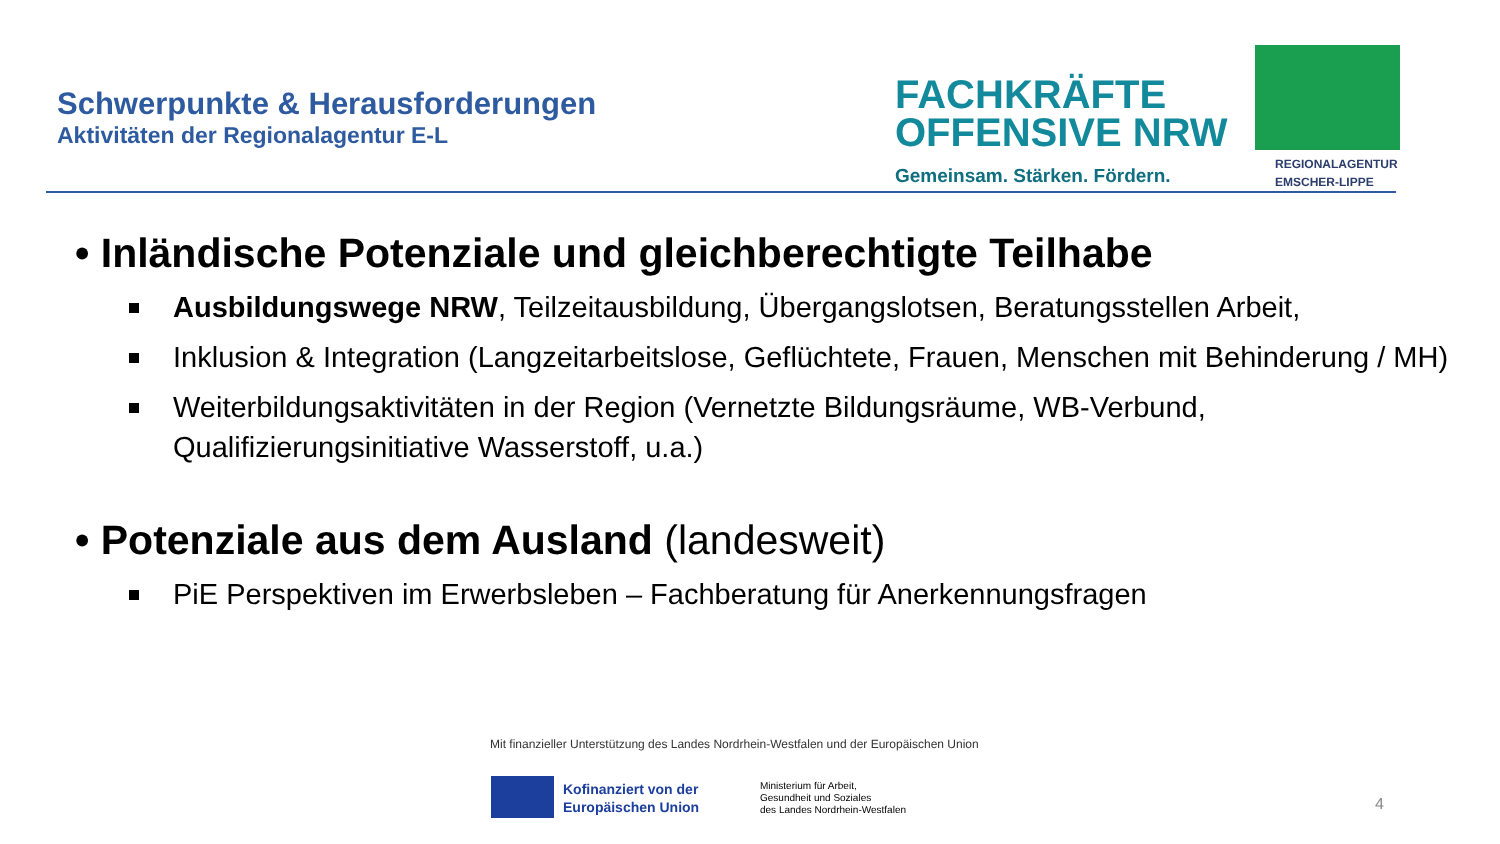Schwerpunkte & Herausforderungen
Aktivitäten der Regionalagentur E-L
FACHKRÄFTE
OFFENSIVE NRW
Gemeinsam. Stärken. Fördern.
REGIONALAGENTUR
EMSCHER-LIPPE
• Inländische Potenziale und gleichberechtigte Teilhabe
Ausbildungswege NRW, Teilzeitausbildung, Übergangslotsen, Beratungsstellen Arbeit,
Inklusion & Integration (Langzeitarbeitslose, Geflüchtete, Frauen, Menschen mit Behinderung / MH)
Weiterbildungsaktivitäten in der Region (Vernetzte Bildungsräume, WB-Verbund, Qualifizierungsinitiative Wasserstoff, u.a.)
• Potenziale aus dem Ausland (landesweit)
PiE Perspektiven im Erwerbsleben – Fachberatung für Anerkennungsfragen
Mit finanzieller Unterstützung des Landes Nordrhein-Westfalen und der Europäischen Union
Kofinanziert von der
Europäischen Union
Ministerium für Arbeit,
Gesundheit und Soziales
des Landes Nordrhein-Westfalen
4